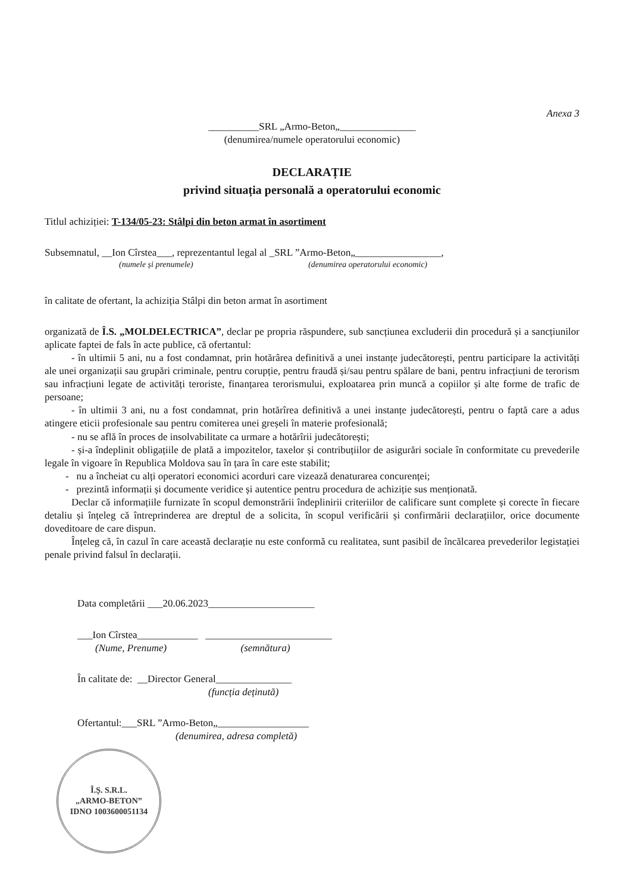Anexa 3
__________SRL „Armo-Beton„_______________
(denumirea/numele operatorului economic)
DECLARAȚIE
privind situația personală a operatorului economic
Titlul achiziției: T-134/05-23: Stâlpi din beton armat în asortiment
Subsemnatul, __Ion Cîrstea___, reprezentantul legal al _SRL ”Armo-Beton„_________________,
(numele și prenumele) (denumirea operatorului economic)
în calitate de ofertant, la achiziția Stâlpi din beton armat în asortiment
organizată de Î.S. „MOLDELECTRICA”, declar pe propria răspundere, sub sancțiunea excluderii din procedură și a sancțiunilor aplicate faptei de fals în acte publice, că ofertantul:
- în ultimii 5 ani, nu a fost condamnat, prin hotărârea definitivă a unei instanțe judecătorești, pentru participare la activități ale unei organizații sau grupări criminale, pentru corupție, pentru fraudă și/sau pentru spălare de bani, pentru infracțiuni de terorism sau infracțiuni legate de activități teroriste, finanțarea terorismului, exploatarea prin muncă a copiilor și alte forme de trafic de persoane;
- în ultimii 3 ani, nu a fost condamnat, prin hotărîrea definitivă a unei instanțe judecătorești, pentru o faptă care a adus atingere eticii profesionale sau pentru comiterea unei greșeli în materie profesională;
- nu se află în proces de insolvabilitate ca urmare a hotărîrii judecătorești;
- și-a îndeplinit obligațiile de plată a impozitelor, taxelor și contribuțiilor de asigurări sociale în conformitate cu prevederile legale în vigoare în Republica Moldova sau în țara în care este stabilit;
- nu a încheiat cu alți operatori economici acorduri care vizează denaturarea concurenței;
- prezintă informații și documente veridice și autentice pentru procedura de achiziție sus menționată.
Declar că informațiile furnizate în scopul demonstrării îndeplinirii criteriilor de calificare sunt complete și corecte în fiecare detaliu și înțeleg că întreprinderea are dreptul de a solicita, în scopul verificării și confirmării declarațiilor, orice documente doveditoare de care dispun.
Înțeleg că, în cazul în care această declarație nu este conformă cu realitatea, sunt pasibil de încălcarea prevederilor legistației penale privind falsul în declarații.
Data completării ___20.06.2023_____________________
___Ion Cîrstea____________ _________________________
(Nume, Prenume) (semnătura)
În calitate de: __Director General_______________
(funcția deținută)
Ofertantul:___SRL ”Armo-Beton„__________________
(denumirea, adresa completă)
Î.Ș. S.R.L.
„ARMO-BETON”
IDNO 1003600051134